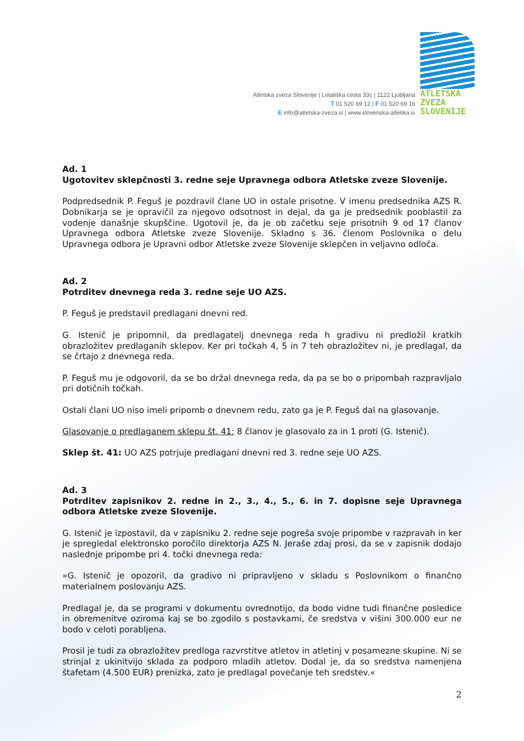Atletska zveza Slovenije | Letališka cesta 33c | 1122 Ljubljana
T 01 520 69 12 | F 01 520 69 16
E info@atletska-zveza.si | www.slovenska-atletika.si
ATLETSKA
ZVEZA
SLOVENIJE
Ad. 1
Ugotovitev sklepčnosti 3. redne seje Upravnega odbora Atletske zveze Slovenije.
Podpredsednik P. Feguš je pozdravil člane UO in ostale prisotne. V imenu predsednika AZS R. Dobnikarja se je opravičil za njegovo odsotnost in dejal, da ga je predsednik pooblastil za vodenje današnje skupščine. Ugotovil je, da je ob začetku seje prisotnih 9 od 17 članov Upravnega odbora Atletske zveze Slovenije. Skladno s 36. členom Poslovnika o delu Upravnega odbora je Upravni odbor Atletske zveze Slovenije sklepčen in veljavno odloča.
Ad. 2
Potrditev dnevnega reda 3. redne seje UO AZS.
P. Feguš je predstavil predlagani dnevni red.
G. Istenič je pripomnil, da predlagatelj dnevnega reda h gradivu ni predložil kratkih obrazložitev predlaganih sklepov. Ker pri točkah 4, 5 in 7 teh obrazložitev ni, je predlagal, da se črtajo z dnevnega reda.
P. Feguš mu je odgovoril, da se bo držal dnevnega reda, da pa se bo o pripombah razpravljalo pri dotičnih točkah.
Ostali člani UO niso imeli pripomb o dnevnem redu, zato ga je P. Feguš dal na glasovanje.
Glasovanje o predlaganem sklepu št. 41: 8 članov je glasovalo za in 1 proti (G. Istenič).
Sklep št. 41: UO AZS potrjuje predlagani dnevni red 3. redne seje UO AZS.
Ad. 3
Potrditev zapisnikov 2. redne in 2., 3., 4., 5., 6. in 7. dopisne seje Upravnega odbora Atletske zveze Slovenije.
G. Istenič je izpostavil, da v zapisniku 2. redne seje pogreša svoje pripombe v razpravah in ker je spregledal elektronsko poročilo direktorja AZS N. Jeraše zdaj prosi, da se v zapisnik dodajo naslednje pripombe pri 4. točki dnevnega reda:
»G. Istenič je opozoril, da gradivo ni pripravljeno v skladu s Poslovnikom o finančno materialnem poslovanju AZS.
Predlagal je, da se programi v dokumentu ovrednotijo, da bodo vidne tudi finančne posledice in obremenitve oziroma kaj se bo zgodilo s postavkami, če sredstva v višini 300.000 eur ne bodo v celoti porabljena.
Prosil je tudi za obrazložitev predloga razvrstitve atletov in atletinj v posamezne skupine. Ni se strinjal z ukinitvijo sklada za podporo mladih atletov. Dodal je, da so sredstva namenjena štafetam (4.500 EUR) prenizka, zato je predlagal povečanje teh sredstev.«
2